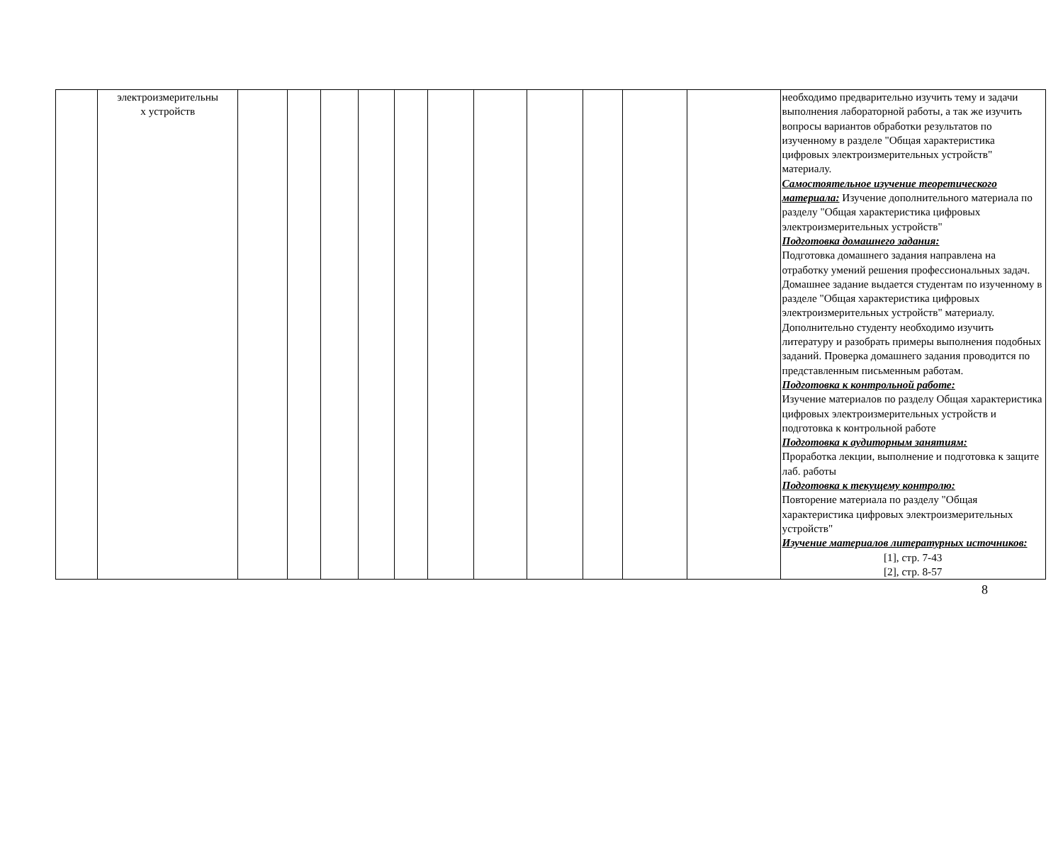| | электроизмерительны х устройств | | | | | | | | | | | | необходимо предварительно изучить тему и задачи выполнения лабораторной работы, а так же изучить вопросы вариантов обработки результатов по изученному в разделе "Общая характеристика цифровых электроизмерительных устройств" материалу. Самостоятельное изучение теоретического материала: Изучение дополнительного материала по разделу "Общая характеристика цифровых электроизмерительных устройств" Подготовка домашнего задания: Подготовка домашнего задания направлена на отработку умений решения профессиональных задач. Домашнее задание выдается студентам по изученному в разделе "Общая характеристика цифровых электроизмерительных устройств" материалу. Дополнительно студенту необходимо изучить литературу и разобрать примеры выполнения подобных заданий. Проверка домашнего задания проводится по представленным письменным работам. Подготовка к контрольной работе: Изучение материалов по разделу Общая характеристика цифровых электроизмерительных устройств и подготовка к контрольной работе Подготовка к аудиторным занятиям: Проработка лекции, выполнение и подготовка к защите лаб. работы Подготовка к текущему контролю: Повторение материала по разделу "Общая характеристика цифровых электроизмерительных устройств" Изучение материалов литературных источников: [1], стр. 7-43 [2], стр. 8-57 |
8